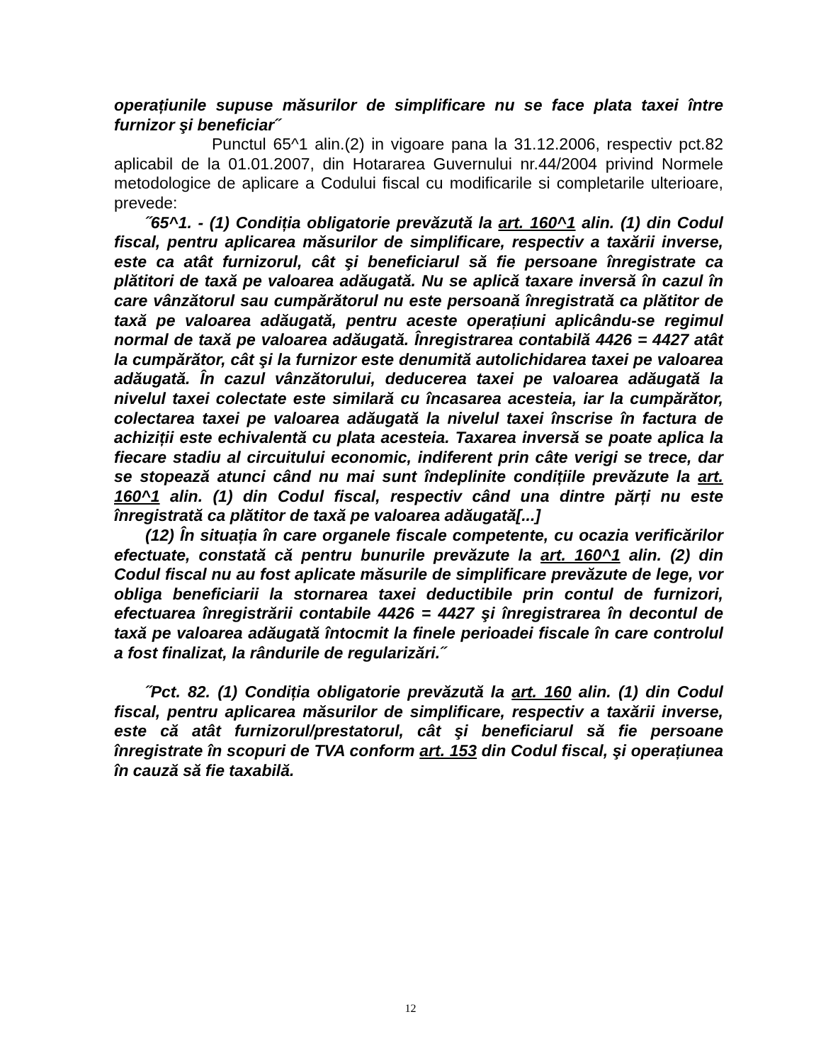operațiunile supuse măsurilor de simplificare nu se face plata taxei între furnizor şi beneficiar˝
Punctul 65^1 alin.(2) in vigoare pana la 31.12.2006, respectiv pct.82 aplicabil de la 01.01.2007, din Hotararea Guvernului nr.44/2004 privind Normele metodologice de aplicare a Codului fiscal cu modificarile si completarile ulterioare, prevede:
˝65^1. - (1) Condiția obligatorie prevăzută la art. 160^1 alin. (1) din Codul fiscal, pentru aplicarea măsurilor de simplificare, respectiv a taxării inverse, este ca atât furnizorul, cât şi beneficiarul să fie persoane înregistrate ca plătitori de taxă pe valoarea adăugată. Nu se aplică taxare inversă în cazul în care vânzătorul sau cumpărătorul nu este persoană înregistrată ca plătitor de taxă pe valoarea adăugată, pentru aceste operațiuni aplicându-se regimul normal de taxă pe valoarea adăugată. Înregistrarea contabilă 4426 = 4427 atât la cumpărător, cât şi la furnizor este denumită autolichidarea taxei pe valoarea adăugată. În cazul vânzătorului, deducerea taxei pe valoarea adăugată la nivelul taxei colectate este similară cu încasarea acesteia, iar la cumpărător, colectarea taxei pe valoarea adăugată la nivelul taxei înscrise în factura de achiziții este echivalentă cu plata acesteia. Taxarea inversă se poate aplica la fiecare stadiu al circuitului economic, indiferent prin câte verigi se trece, dar se stopează atunci când nu mai sunt îndeplinite condițiile prevăzute la art. 160^1 alin. (1) din Codul fiscal, respectiv când una dintre părți nu este înregistrată ca plătitor de taxă pe valoarea adăugată[...]
(12) În situația în care organele fiscale competente, cu ocazia verificărilor efectuate, constată că pentru bunurile prevăzute la art. 160^1 alin. (2) din Codul fiscal nu au fost aplicate măsurile de simplificare prevăzute de lege, vor obliga beneficiarii la stornarea taxei deductibile prin contul de furnizori, efectuarea înregistrării contabile 4426 = 4427 şi înregistrarea în decontul de taxă pe valoarea adăugată întocmit la finele perioadei fiscale în care controlul a fost finalizat, la rândurile de regularizări.˝
˝Pct. 82. (1) Condiția obligatorie prevăzută la art. 160 alin. (1) din Codul fiscal, pentru aplicarea măsurilor de simplificare, respectiv a taxării inverse, este că atât furnizorul/prestatorul, cât şi beneficiarul să fie persoane înregistrate în scopuri de TVA conform art. 153 din Codul fiscal, şi operațiunea în cauză să fie taxabilă.
12